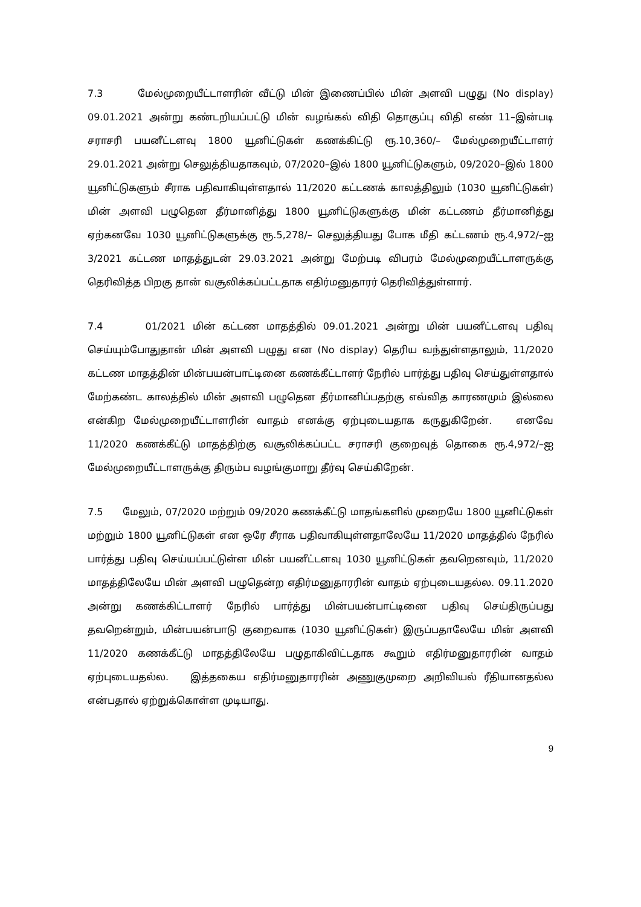7.3 மேல்முறையீட்டாளரின் வீட்டு மின் இணைப்பில் மின் அளவி பழுது (No display) 09.01.2021 அன்று கண்டறியப்பட்டு மின் வழங்கல் விதி தொகுப்பு விதி எண் 11–இன்படி சராசரி பயனீட்டளவு 1800 யூனிட்டுகள் கணக்கிட்டு ரூ.10,360/– மேல்முறையீட்டாளர் 29.01.2021 அன்று செலுத்தியதாகவும், 07/2020–இல் 1800 யூனிட்டுகளும், 09/2020–இல் 1800 யூனிட்டுகளும் சீராக பதிவாகியுள்ளதால் 11/2020 கட்டணக் காலத்திலும் (1030 யூனிட்டுகள்) மின் அளவி பழுதென தீர்மானித்து 1800 யூனிட்டுகளுக்கு மின் கட்டணம் தீர்மானித்து ஏற்கனவே 1030 யூனிட்டுகளுக்கு ரூ.5,278/– செலுத்தியது போக மீதி கட்டணம் ரூ.4,972/–ஐ 3/2021 கட்டண மாதத்துடன் 29.03.2021 அன்று மேற்படி விபரம் மேல்முறையீட்டாளருக்கு தெரிவித்த பிறகு தான் வசூலிக்கப்பட்டதாக எதிர்மனுதாரர் தெரிவித்துள்ளார்.
7.4 01/2021 மின் கட்டண மாதத்தில் 09.01.2021 அன்று மின் பயனீட்டளவு பதிவு செய்யும்போதுதான் மின் அளவி பழுது என (No display) தெரிய வந்துள்ளதாலும், 11/2020 கட்டண மாதத்தின் மின்பயன்பாட்டினை கணக்கீட்டாளர் நேரில் பார்த்து பதிவு செய்துள்ளதால் மேற்கண்ட காலத்தில் மின் அளவி பழுதென தீர்மானிப்பதற்கு எவ்வித காரணமும் இல்லை என்கிற மேல்முறையீட்டாளரின் வாதம் எனக்கு ஏற்புடையதாக கருதுகிறேன். எனவே 11/2020 கணக்கீட்டு மாதத்திற்கு வசூலிக்கப்பட்ட சராசரி குறைவுத் தொகை ரூ.4,972/–ஐ மேல்முறையீட்டாளருக்கு திரும்ப வழங்குமாறு தீர்வு செய்கிறேன்.
7.5 மேலும், 07/2020 மற்றும் 09/2020 கணக்கீட்டு மாதங்களில் முறையே 1800 யூனிட்டுகள் மற்றும் 1800 யூனிட்டுகள் என ஒரே சீராக பதிவாகியுள்ளதாலேயே 11/2020 மாதத்தில் நேரில் பார்த்து பதிவு செய்யப்பட்டுள்ள மின் பயனீட்டளவு 1030 யூனிட்டுகள் தவறெனவும், 11/2020 மாதத்திலேயே மின் அளவி பழுதென்ற எதிர்மனுதாரரின் வாதம் ஏற்புடையதல்ல. 09.11.2020 அன்று கணக்கிட்டாளர் நேரில் பார்த்து மின்பயன்பாட்டினை பதிவு செய்திருப்பது தவறென்றும், மின்பயன்பாடு குறைவாக (1030 யூனிட்டுகள்) இருப்பதாலேயே மின் அளவி 11/2020 கணக்கீட்டு மாதத்திலேயே பழுதாகிவிட்டதாக கூறும் எதிர்மனுதாரரின் வாதம் ஏற்புடையதல்ல. இத்தகைய எதிர்மனுதாரரின் அணுகுமுறை அறிவியல் ரீதியானதல்ல என்பதால் ஏற்றுக்கொள்ள முடியாது.
9